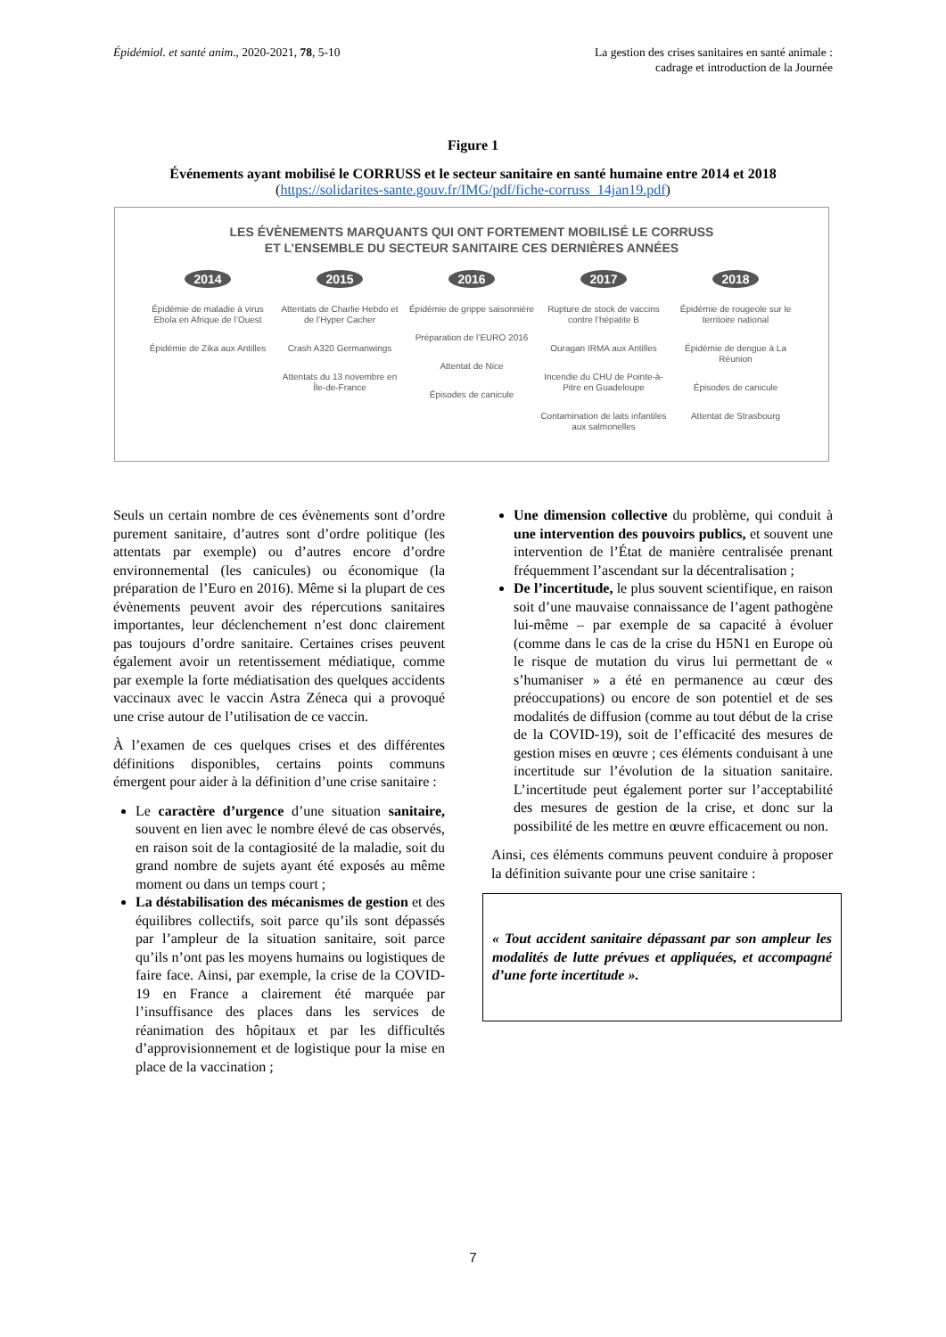Épidémiol. et santé anim., 2020-2021, 78, 5-10
La gestion des crises sanitaires en santé animale :
cadrage et introduction de la Journée
Figure 1
Événements ayant mobilisé le CORRUSS et le secteur sanitaire en santé humaine entre 2014 et 2018
(https://solidarites-sante.gouv.fr/IMG/pdf/fiche-corruss_14jan19.pdf)
LES ÉVÈNEMENTS MARQUANTS QUI ONT FORTEMENT MOBILISÉ LE CORRUSS
ET L’ENSEMBLE DU SECTEUR SANITAIRE CES DERNIÈRES ANNÉES
2014
Épidémie de maladie à virus Ebola en Afrique de l’Ouest
Épidémie de Zika aux Antilles
2015
Attentats de Charlie Hebdo et de l’Hyper Cacher
Crash A320 Germanwings
Attentats du 13 novembre en Île-de-France
2016
Épidémie de grippe saisonnière
Préparation de l’EURO 2016
Attentat de Nice
Épisodes de canicule
2017
Rupture de stock de vaccins contre l’hépatite B
Ouragan IRMA aux Antilles
Incendie du CHU de Pointe-à-Pitre en Guadeloupe
Contamination de laits infantiles aux salmonelles
2018
Épidémie de rougeole sur le territoire national
Épidémie de dengue à La Réunion
Épisodes de canicule
Attentat de Strasbourg
Seuls un certain nombre de ces évènements sont d’ordre purement sanitaire, d’autres sont d’ordre politique (les attentats par exemple) ou d’autres encore d’ordre environnemental (les canicules) ou économique (la préparation de l’Euro en 2016). Même si la plupart de ces évènements peuvent avoir des répercutions sanitaires importantes, leur déclenchement n’est donc clairement pas toujours d’ordre sanitaire. Certaines crises peuvent également avoir un retentissement médiatique, comme par exemple la forte médiatisation des quelques accidents vaccinaux avec le vaccin Astra Zéneca qui a provoqué une crise autour de l’utilisation de ce vaccin.
À l’examen de ces quelques crises et des différentes définitions disponibles, certains points communs émergent pour aider à la définition d’une crise sanitaire :
Le caractère d’urgence d’une situation sanitaire, souvent en lien avec le nombre élevé de cas observés, en raison soit de la contagiosité de la maladie, soit du grand nombre de sujets ayant été exposés au même moment ou dans un temps court ;
La déstabilisation des mécanismes de gestion et des équilibres collectifs, soit parce qu’ils sont dépassés par l’ampleur de la situation sanitaire, soit parce qu’ils n’ont pas les moyens humains ou logistiques de faire face. Ainsi, par exemple, la crise de la COVID-19 en France a clairement été marquée par l’insuffisance des places dans les services de réanimation des hôpitaux et par les difficultés d’approvisionnement et de logistique pour la mise en place de la vaccination ;
Une dimension collective du problème, qui conduit à une intervention des pouvoirs publics, et souvent une intervention de l’État de manière centralisée prenant fréquemment l’ascendant sur la décentralisation ;
De l’incertitude, le plus souvent scientifique, en raison soit d’une mauvaise connaissance de l’agent pathogène lui-même – par exemple de sa capacité à évoluer (comme dans le cas de la crise du H5N1 en Europe où le risque de mutation du virus lui permettant de « s’humaniser » a été en permanence au cœur des préoccupations) ou encore de son potentiel et de ses modalités de diffusion (comme au tout début de la crise de la COVID-19), soit de l’efficacité des mesures de gestion mises en œuvre ; ces éléments conduisant à une incertitude sur l’évolution de la situation sanitaire. L’incertitude peut également porter sur l’acceptabilité des mesures de gestion de la crise, et donc sur la possibilité de les mettre en œuvre efficacement ou non.
Ainsi, ces éléments communs peuvent conduire à proposer la définition suivante pour une crise sanitaire :
« Tout accident sanitaire dépassant par son ampleur les modalités de lutte prévues et appliquées, et accompagné d’une forte incertitude ».
7